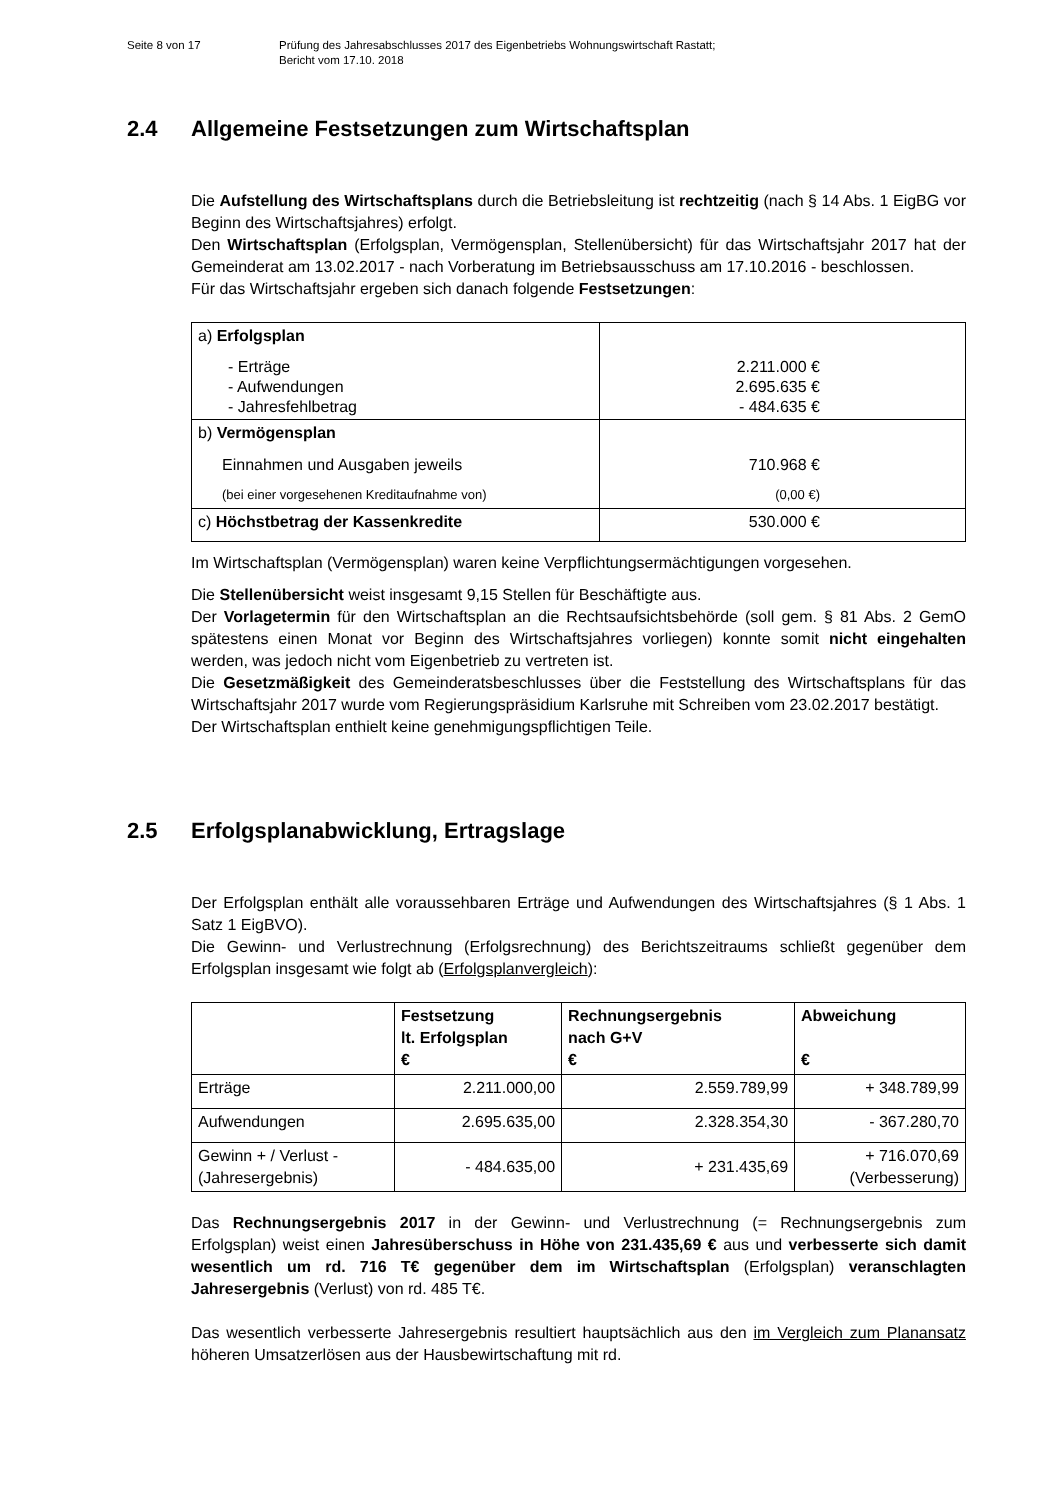Seite 8 von 17 Prüfung des Jahresabschlusses 2017 des Eigenbetriebs Wohnungswirtschaft Rastatt;
Bericht vom 17.10. 2018
2.4 Allgemeine Festsetzungen zum Wirtschaftsplan
Die Aufstellung des Wirtschaftsplans durch die Betriebsleitung ist rechtzeitig (nach § 14 Abs. 1 EigBG vor Beginn des Wirtschaftsjahres) erfolgt.
Den Wirtschaftsplan (Erfolgsplan, Vermögensplan, Stellenübersicht) für das Wirtschaftsjahr 2017 hat der Gemeinderat am 13.02.2017 - nach Vorberatung im Betriebsausschuss am 17.10.2016 - beschlossen.
Für das Wirtschaftsjahr ergeben sich danach folgende Festsetzungen:
| a) Erfolgsplan - Erträge - Aufwendungen - Jahresfehlbetrag | 2.211.000 € 2.695.635 € - 484.635 € |
| b) Vermögensplan Einnahmen und Ausgaben jeweils (bei einer vorgesehenen Kreditaufnahme von) | 710.968 € (0,00 €) |
| c) Höchstbetrag der Kassenkredite | 530.000 € |
Im Wirtschaftsplan (Vermögensplan) waren keine Verpflichtungsermächtigungen vorgesehen.
Die Stellenübersicht weist insgesamt 9,15 Stellen für Beschäftigte aus.
Der Vorlagetermin für den Wirtschaftsplan an die Rechtsaufsichtsbehörde (soll gem. § 81 Abs. 2 GemO spätestens einen Monat vor Beginn des Wirtschaftsjahres vorliegen) konnte somit nicht eingehalten werden, was jedoch nicht vom Eigenbetrieb zu vertreten ist.
Die Gesetzmäßigkeit des Gemeinderatsbeschlusses über die Feststellung des Wirtschaftsplans für das Wirtschaftsjahr 2017 wurde vom Regierungspräsidium Karlsruhe mit Schreiben vom 23.02.2017 bestätigt.
Der Wirtschaftsplan enthielt keine genehmigungspflichtigen Teile.
2.5 Erfolgsplanabwicklung, Ertragslage
Der Erfolgsplan enthält alle voraussehbaren Erträge und Aufwendungen des Wirtschaftsjahres (§ 1 Abs. 1 Satz 1 EigBVO).
Die Gewinn- und Verlustrechnung (Erfolgsrechnung) des Berichtszeitraums schließt gegenüber dem Erfolgsplan insgesamt wie folgt ab (Erfolgsplanvergleich):
| | Festsetzung lt. Erfolgsplan € | Rechnungsergebnis nach G+V € | Abweichung € |
| --- | --- | --- | --- |
| Erträge | 2.211.000,00 | 2.559.789,99 | + 348.789,99 |
| Aufwendungen | 2.695.635,00 | 2.328.354,30 | - 367.280,70 |
| Gewinn + / Verlust - (Jahresergebnis) | - 484.635,00 | + 231.435,69 | + 716.070,69 (Verbesserung) |
Das Rechnungsergebnis 2017 in der Gewinn- und Verlustrechnung (= Rechnungsergebnis zum Erfolgsplan) weist einen Jahresüberschuss in Höhe von 231.435,69 € aus und verbesserte sich damit wesentlich um rd. 716 T€ gegenüber dem im Wirtschaftsplan (Erfolgsplan) veranschlagten Jahresergebnis (Verlust) von rd. 485 T€.
Das wesentlich verbesserte Jahresergebnis resultiert hauptsächlich aus den im Vergleich zum Planansatz höheren Umsatzerlösen aus der Hausbewirtschaftung mit rd.